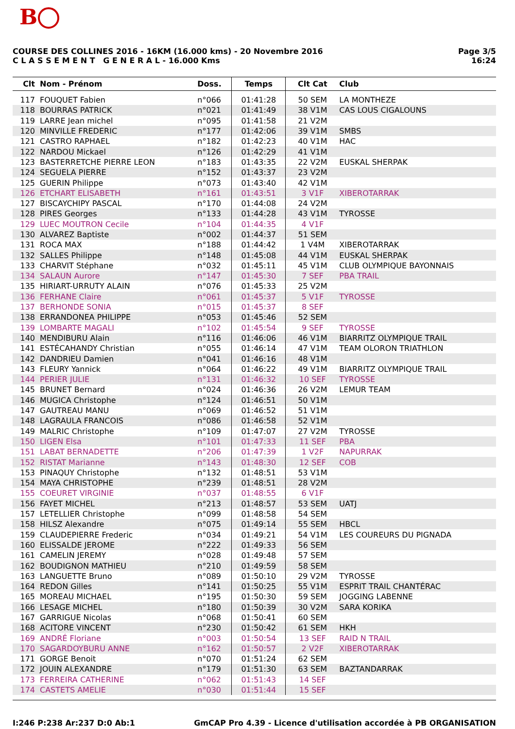B
COURSE DES COLLINES 2016 - 16KM (16.000 kms) - 20 Novembre 2016
C L A S S E M E N T G E N E R A L - 16.000 Kms
Page 3/5
16:24
| Clt | Nom - Prénom | Doss. | Temps | Clt Cat | Club |
| --- | --- | --- | --- | --- | --- |
| 117 | FOUQUET Fabien | n°066 | 01:41:28 | 50 SEM | LA MONTHEZE |
| 118 | BOURRAS PATRICK | n°021 | 01:41:49 | 38 V1M | CAS LOUS CIGALOUNS |
| 119 | LARRE Jean michel | n°095 | 01:41:58 | 21 V2M | |
| 120 | MINVILLE FREDERIC | n°177 | 01:42:06 | 39 V1M | SMBS |
| 121 | CASTRO RAPHAEL | n°182 | 01:42:23 | 40 V1M | HAC |
| 122 | NARDOU Mickael | n°126 | 01:42:29 | 41 V1M | |
| 123 | BASTERRETCHE PIERRE LEON | n°183 | 01:43:35 | 22 V2M | EUSKAL SHERPAK |
| 124 | SEGUELA PIERRE | n°152 | 01:43:37 | 23 V2M | |
| 125 | GUERIN Philippe | n°073 | 01:43:40 | 42 V1M | |
| 126 | ETCHART ELISABETH | n°161 | 01:43:51 | 3 V1F | XIBEROTARRAK |
| 127 | BISCAYCHIPY PASCAL | n°170 | 01:44:08 | 24 V2M | |
| 128 | PIRES Georges | n°133 | 01:44:28 | 43 V1M | TYROSSE |
| 129 | LUEC MOUTRON Cecile | n°104 | 01:44:35 | 4 V1F | |
| 130 | ALVAREZ Baptiste | n°002 | 01:44:37 | 51 SEM | |
| 131 | ROCA MAX | n°188 | 01:44:42 | 1 V4M | XIBEROTARRAK |
| 132 | SALLES Philippe | n°148 | 01:45:08 | 44 V1M | EUSKAL SHERPAK |
| 133 | CHARVIT Stéphane | n°032 | 01:45:11 | 45 V1M | CLUB OLYMPIQUE BAYONNAIS |
| 134 | SALAUN Aurore | n°147 | 01:45:30 | 7 SEF | PBA TRAIL |
| 135 | HIRIART-URRUTY ALAIN | n°076 | 01:45:33 | 25 V2M | |
| 136 | FERHANE Claire | n°061 | 01:45:37 | 5 V1F | TYROSSE |
| 137 | BERHONDE SONIA | n°015 | 01:45:37 | 8 SEF | |
| 138 | ERRANDONEA PHILIPPE | n°053 | 01:45:46 | 52 SEM | |
| 139 | LOMBARTE MAGALI | n°102 | 01:45:54 | 9 SEF | TYROSSE |
| 140 | MENDIBURU Alain | n°116 | 01:46:06 | 46 V1M | BIARRITZ OLYMPIQUE TRAIL |
| 141 | ESTÉCAHANDY Christian | n°055 | 01:46:14 | 47 V1M | TEAM OLORON TRIATHLON |
| 142 | DANDRIEU Damien | n°041 | 01:46:16 | 48 V1M | |
| 143 | FLEURY Yannick | n°064 | 01:46:22 | 49 V1M | BIARRITZ OLYMPIQUE TRAIL |
| 144 | PERIER JULIE | n°131 | 01:46:32 | 10 SEF | TYROSSE |
| 145 | BRUNET Bernard | n°024 | 01:46:36 | 26 V2M | LEMUR TEAM |
| 146 | MUGICA Christophe | n°124 | 01:46:51 | 50 V1M | |
| 147 | GAUTREAU MANU | n°069 | 01:46:52 | 51 V1M | |
| 148 | LAGRAULA FRANCOIS | n°086 | 01:46:58 | 52 V1M | |
| 149 | MALRIC Christophe | n°109 | 01:47:07 | 27 V2M | TYROSSE |
| 150 | LIGEN Elsa | n°101 | 01:47:33 | 11 SEF | PBA |
| 151 | LABAT BERNADETTE | n°206 | 01:47:39 | 1 V2F | NAPURRAK |
| 152 | RISTAT Marianne | n°143 | 01:48:30 | 12 SEF | COB |
| 153 | PINAQUY Christophe | n°132 | 01:48:51 | 53 V1M | |
| 154 | MAYA CHRISTOPHE | n°239 | 01:48:51 | 28 V2M | |
| 155 | COEURET VIRGINIE | n°037 | 01:48:55 | 6 V1F | |
| 156 | FAYET MICHEL | n°213 | 01:48:57 | 53 SEM | UATJ |
| 157 | LETELLIER Christophe | n°099 | 01:48:58 | 54 SEM | |
| 158 | HILSZ Alexandre | n°075 | 01:49:14 | 55 SEM | HBCL |
| 159 | CLAUDEPIERRE Frederic | n°034 | 01:49:21 | 54 V1M | LES COUREURS DU PIGNADA |
| 160 | ELISSALDE JEROME | n°222 | 01:49:33 | 56 SEM | |
| 161 | CAMELIN JEREMY | n°028 | 01:49:48 | 57 SEM | |
| 162 | BOUDIGNON MATHIEU | n°210 | 01:49:59 | 58 SEM | |
| 163 | LANGUETTE Bruno | n°089 | 01:50:10 | 29 V2M | TYROSSE |
| 164 | REDON Gilles | n°141 | 01:50:25 | 55 V1M | ESPRIT TRAIL CHANTÉRAC |
| 165 | MOREAU MICHAEL | n°195 | 01:50:30 | 59 SEM | JOGGING LABENNE |
| 166 | LESAGE MICHEL | n°180 | 01:50:39 | 30 V2M | SARA KORIKA |
| 167 | GARRIGUE Nicolas | n°068 | 01:50:41 | 60 SEM | |
| 168 | ACITORE VINCENT | n°230 | 01:50:42 | 61 SEM | HKH |
| 169 | ANDRÉ Floriane | n°003 | 01:50:54 | 13 SEF | RAID N TRAIL |
| 170 | SAGARDOYBURU ANNE | n°162 | 01:50:57 | 2 V2F | XIBEROTARRAK |
| 171 | GORGE Benoit | n°070 | 01:51:24 | 62 SEM | |
| 172 | JOUIN ALEXANDRE | n°179 | 01:51:30 | 63 SEM | BAZTANDARRAK |
| 173 | FERREIRA CATHERINE | n°062 | 01:51:43 | 14 SEF | |
| 174 | CASTETS AMELIE | n°030 | 01:51:44 | 15 SEF | |
I:246 P:238 Ar:237 D:0 Ab:1 GmCAP Pro 4.39 - Licence d'utilisation accordée à PB ORGANISATION